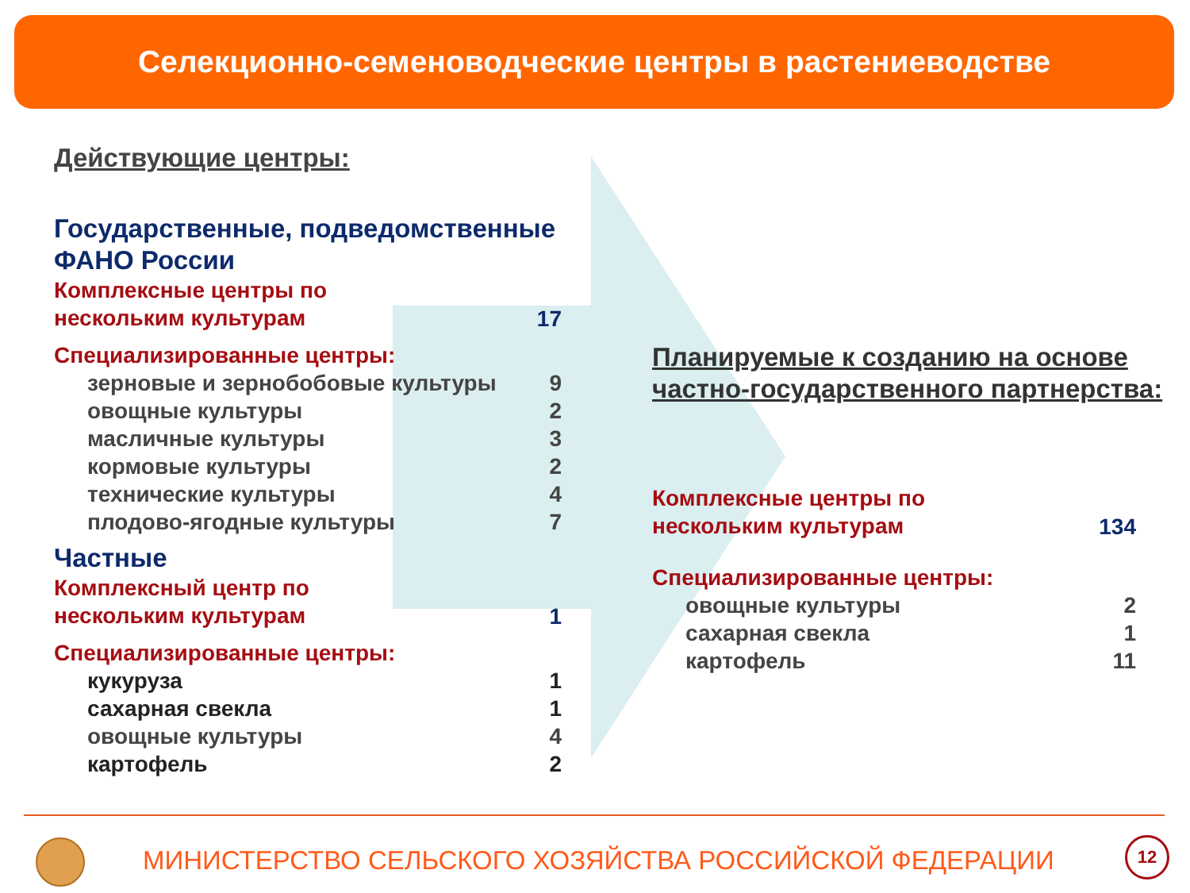Селекционно-семеноводческие центры в растениеводстве
Действующие центры:
Государственные, подведомственные ФАНО России
Комплексные центры по
нескольким культурам
17
Специализированные центры:
зерновые и зернобобовые культуры 9
овощные культуры 2
масличные культуры 3
кормовые культуры 2
технические культуры 4
плодово-ягодные культуры 7
Частные
Комплексный центр по
нескольким культурам
1
Специализированные центры:
кукуруза 1
сахарная свекла 1
овощные культуры 4
картофель 2
Планируемые к созданию на основе частно-государственного партнерства:
Комплексные центры по
нескольким культурам
134
Специализированные центры:
овощные культуры 2
сахарная свекла 1
картофель 11
МИНИСТЕРСТВО СЕЛЬСКОГО ХОЗЯЙСТВА РОССИЙСКОЙ ФЕДЕРАЦИИ
12